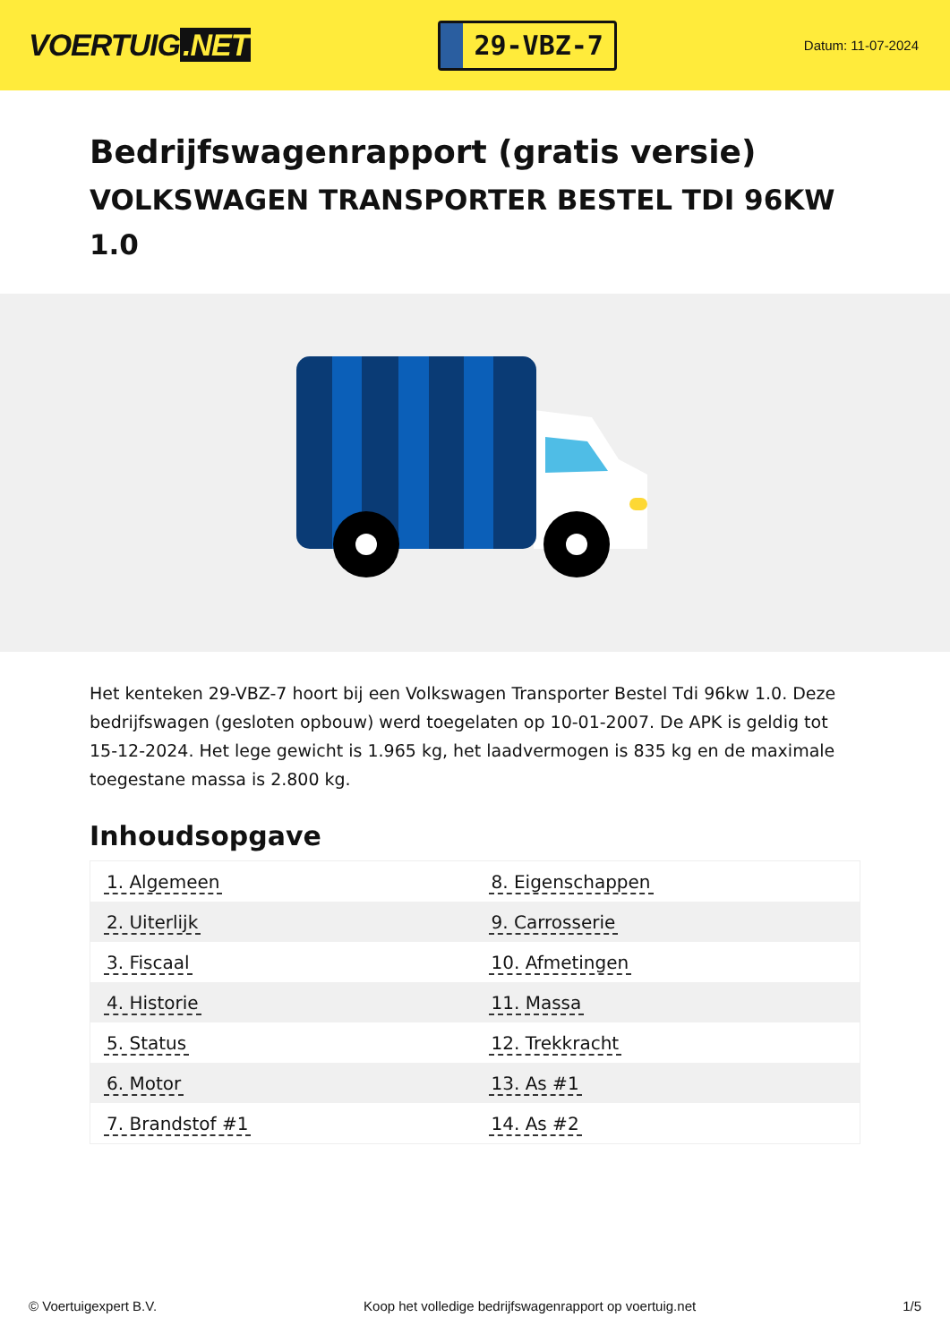VOERTUIG.NET
29-VBZ-7
Datum: 11-07-2024
Bedrijfswagenrapport (gratis versie)
VOLKSWAGEN TRANSPORTER BESTEL TDI 96KW 1.0
Het kenteken 29-VBZ-7 hoort bij een Volkswagen Transporter Bestel Tdi 96kw 1.0. Deze bedrijfswagen (gesloten opbouw) werd toegelaten op 10-01-2007. De APK is geldig tot 15-12-2024. Het lege gewicht is 1.965 kg, het laadvermogen is 835 kg en de maximale toegestane massa is 2.800 kg.
Inhoudsopgave
| 1. Algemeen | 8. Eigenschappen |
| 2. Uiterlijk | 9. Carrosserie |
| 3. Fiscaal | 10. Afmetingen |
| 4. Historie | 11. Massa |
| 5. Status | 12. Trekkracht |
| 6. Motor | 13. As #1 |
| 7. Brandstof #1 | 14. As #2 |
© Voertuigexpert B.V. Koop het volledige bedrijfswagenrapport op voertuig.net
1/5